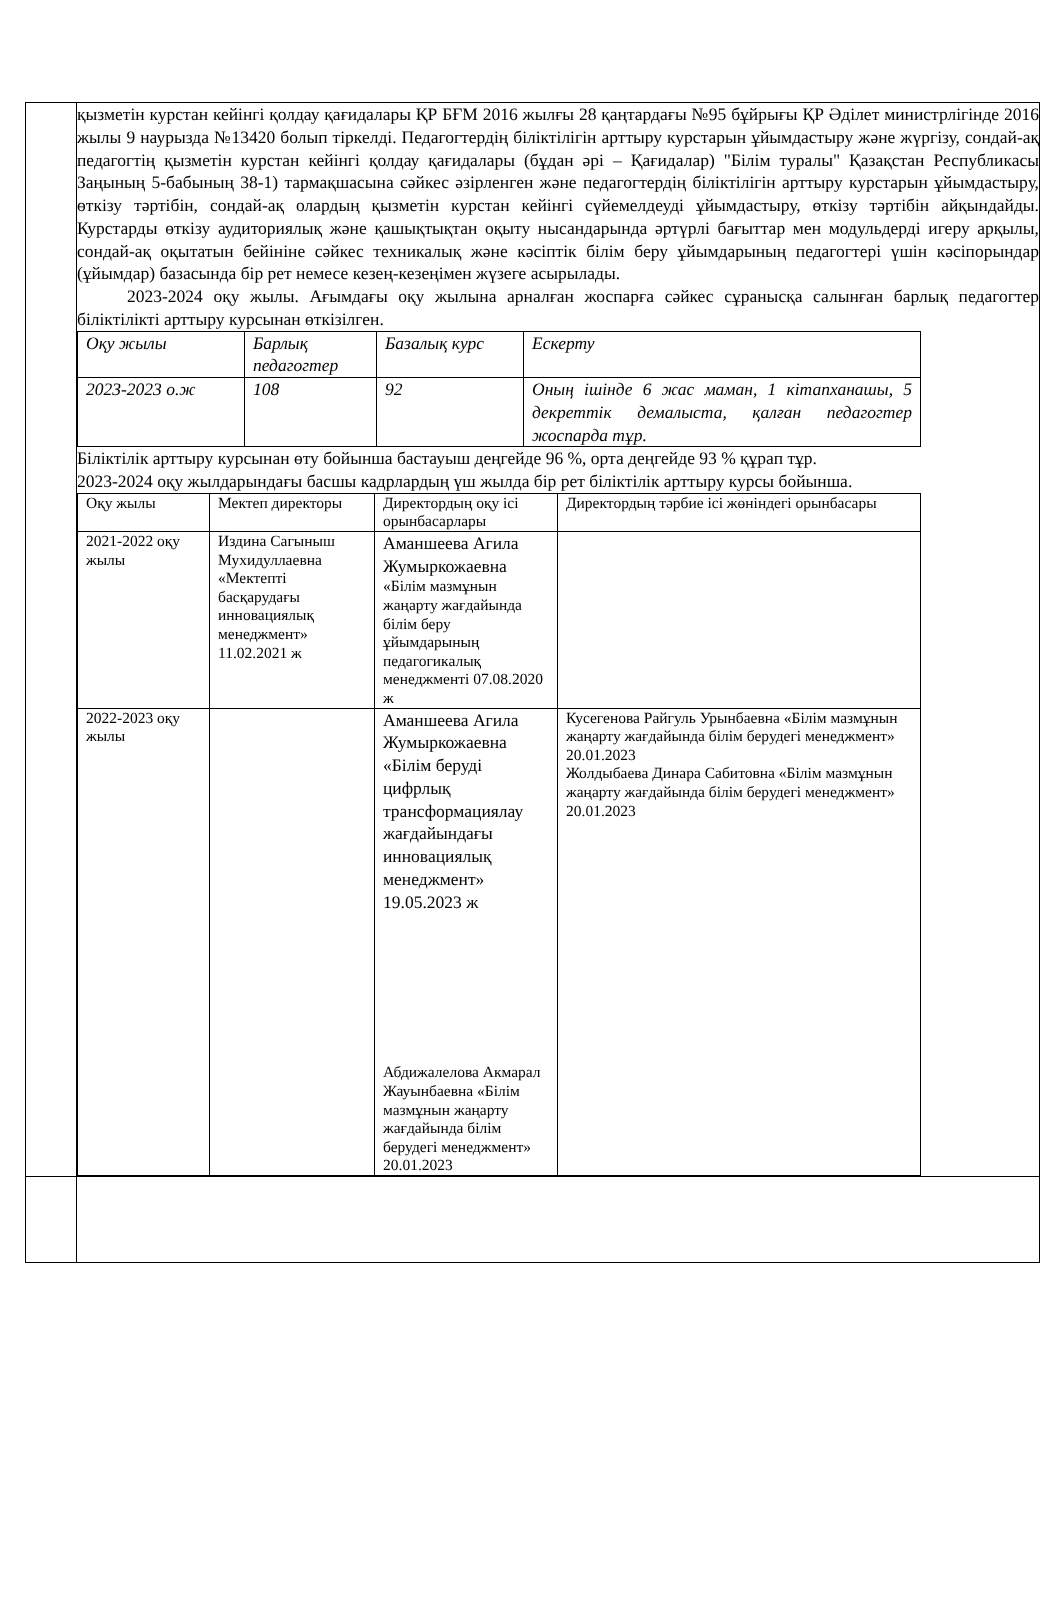| | қызметін курстан кейінгі қолдау қағидалары ҚР БҒМ 2016 жылғы 28 қаңтардағы №95 бұйрығы ҚР Әділет министрлігінде 2016 жылы 9 наурызда №13420 болып тіркелді. Педагогтердің біліктілігін арттыру курстарын ұйымдастыру және жүргізу, сондай-ақ педагогтің қызметін курстан кейінгі қолдау қағидалары (бұдан әрі – Қағидалар) "Білім туралы" Қазақстан Республикасы Заңының 5-бабының 38-1) тармақшасына сәйкес әзірленген және педагогтердің біліктілігін арттыру курстарын ұйымдастыру, өткізу тәртібін, сондай-ақ олардың қызметін курстан кейінгі сүйемелдеуді ұйымдастыру, өткізу тәртібін айқындайды. Курстарды өткізу аудиториялық және қашықтықтан оқыту нысандарында әртүрлі бағыттар мен модульдерді игеру арқылы, сондай-ақ оқытатын бейініне сәйкес техникалық және кәсіптік білім беру ұйымдарының педагогтері үшін кәсіпорындар (ұйымдар) базасында бір рет немесе кезең-кезеңімен жүзеге асырылады. 2023-2024 оқу жылы. Ағымдағы оқу жылына арналған жоспарға сәйкес сұранысқа салынған барлық педагогтер біліктілікті арттыру курсынан өткізілген. / Оқу жылы / Барлық педагогтер / Базалық курс / Ескерту / / 2023-2023 о.ж / 108 / 92 / Оның ішінде 6 жас маман, 1 кітапханашы, 5 декреттік демалыста, қалған педагогтер жоспарда тұр. / Біліктілік арттыру курсынан өту бойынша бастауыш деңгейде 96 %, орта деңгейде 93 % құрап тұр. 2023-2024 оқу жылдарындағы басшы кадрлардың үш жылда бір рет біліктілік арттыру курсы бойынша. / Оқу жылы / Мектеп директоры / Директордың оқу ісі орынбасарлары / Директордың тәрбие ісі жөніндегі орынбасары / / 2021-2022 оқу жылы / Издина Сагыныш Мухидуллаевна «Мектепті басқарудағы инновациялық менеджмент» 11.02.2021 ж / Аманшеева Агила Жумыркожаевна «Білім мазмұнын жаңарту жағдайында білім беру ұйымдарының педагогикалық менеджменті 07.08.2020 ж / / / 2022-2023 оқу жылы / / Аманшеева Агила Жумыркожаевна «Білім беруді цифрлық трансформациялау жағдайындағы инновациялық менеджмент» 19.05.2023 ж Абдижалелова Акмарал Жауынбаевна «Білім мазмұнын жаңарту жағдайында білім берудегі менеджмент» 20.01.2023 / Кусегенова Райгуль Урынбаевна «Білім мазмұнын жаңарту жағдайында білім берудегі менеджмент» 20.01.2023 Жолдыбаева Динара Сабитовна «Білім мазмұнын жаңарту жағдайында білім берудегі менеджмент» 20.01.2023 / |